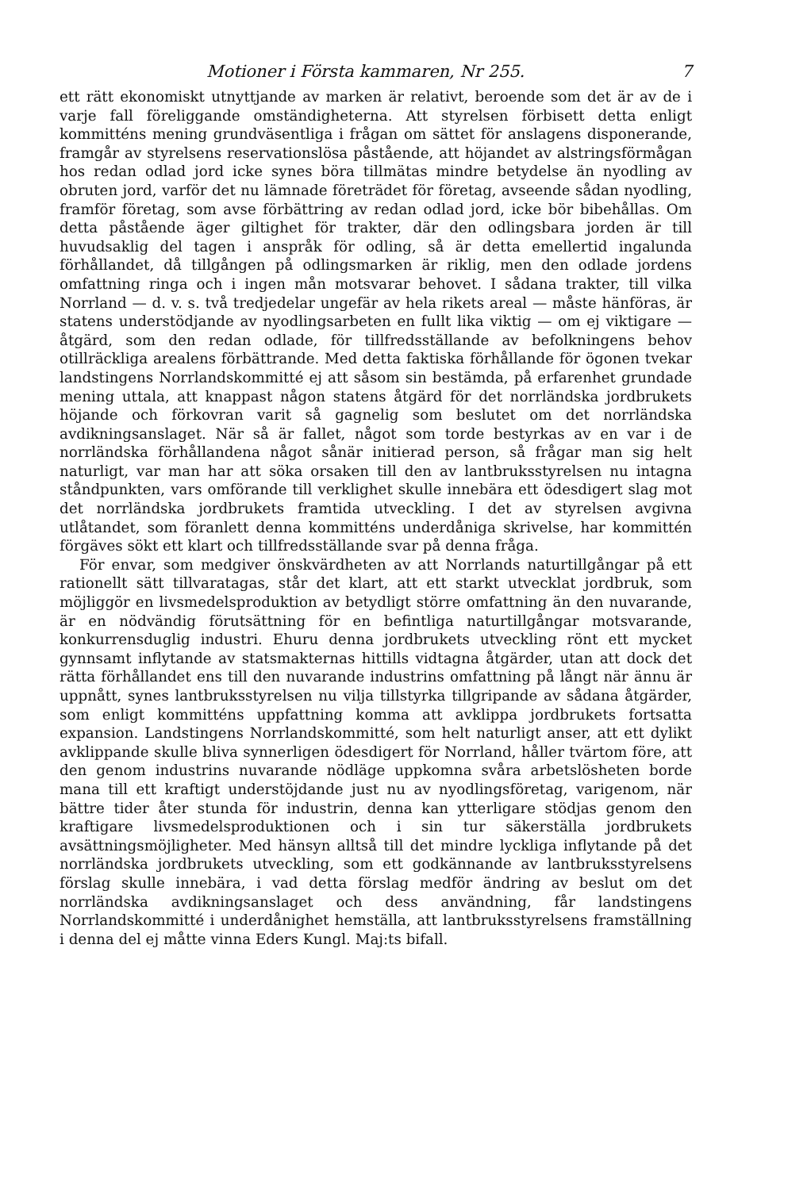Motioner i Första kammaren, Nr 255. 7
ett rätt ekonomiskt utnyttjande av marken är relativt, beroende som det är av de i varje fall föreliggande omständigheterna. Att styrelsen förbisett detta enligt kommitténs mening grundväsentliga i frågan om sättet för anslagens disponerande, framgår av styrelsens reservationslösa påstående, att höjandet av alstringsförmågan hos redan odlad jord icke synes böra tillmätas mindre betydelse än nyodling av obruten jord, varför det nu lämnade företrädet för företag, avseende sådan nyodling, framför företag, som avse förbättring av redan odlad jord, icke bör bibehållas. Om detta påstående äger giltighet för trakter, där den odlingsbara jorden är till huvudsaklig del tagen i anspråk för odling, så är detta emellertid ingalunda förhållandet, då tillgången på odlingsmarken är riklig, men den odlade jordens omfattning ringa och i ingen mån motsvarar behovet. I sådana trakter, till vilka Norrland — d. v. s. två tredjedelar ungefär av hela rikets areal — måste hänföras, är statens understödjande av nyodlingsarbeten en fullt lika viktig — om ej viktigare — åtgärd, som den redan odlade, för tillfredsställande av befolkningens behov otillräckliga arealens förbättrande. Med detta faktiska förhållande för ögonen tvekar landstingens Norrlandskommitté ej att såsom sin bestämda, på erfarenhet grundade mening uttala, att knappast någon statens åtgärd för det norrländska jordbrukets höjande och förkovran varit så gagnelig som beslutet om det norrländska avdikningsanslaget. När så är fallet, något som torde bestyrkas av en var i de norrländska förhållandena något sånär initierad person, så frågar man sig helt naturligt, var man har att söka orsaken till den av lantbruksstyrelsen nu intagna ståndpunkten, vars omförande till verklighet skulle innebära ett ödesdigert slag mot det norrländska jordbrukets framtida utveckling. I det av styrelsen avgivna utlåtandet, som föranlett denna kommitténs underdåniga skrivelse, har kommittén förgäves sökt ett klart och tillfredsställande svar på denna fråga.
För envar, som medgiver önskvärdheten av att Norrlands naturtillgångar på ett rationellt sätt tillvaratagas, står det klart, att ett starkt utvecklat jordbruk, som möjliggör en livsmedelsproduktion av betydligt större omfattning än den nuvarande, är en nödvändig förutsättning för en befintliga naturtillgångar motsvarande, konkurrensduglig industri. Ehuru denna jordbrukets utveckling rönt ett mycket gynnsamt inflytande av statsmakternas hittills vidtagna åtgärder, utan att dock det rätta förhållandet ens till den nuvarande industrins omfattning på långt när ännu är uppnått, synes lantbruksstyrelsen nu vilja tillstyrka tillgripande av sådana åtgärder, som enligt kommitténs uppfattning komma att avklippa jordbrukets fortsatta expansion. Landstingens Norrlandskommitté, som helt naturligt anser, att ett dylikt avklippande skulle bliva synnerligen ödesdigert för Norrland, håller tvärtom före, att den genom industrins nuvarande nödläge uppkomna svåra arbetslösheten borde mana till ett kraftigt understöjdande just nu av nyodlingsföretag, varigenom, när bättre tider åter stunda för industrin, denna kan ytterligare stödjas genom den kraftigare livsmedelsproduktionen och i sin tur säkerställa jordbrukets avsättningsmöjligheter. Med hänsyn alltså till det mindre lyckliga inflytande på det norrländska jordbrukets utveckling, som ett godkännande av lantbruksstyrelsens förslag skulle innebära, i vad detta förslag medför ändring av beslut om det norrländska avdikningsanslaget och dess användning, får landstingens Norrlandskommitté i underdånighet hemställa, att lantbruksstyrelsens framställning i denna del ej måtte vinna Eders Kungl. Maj:ts bifall.